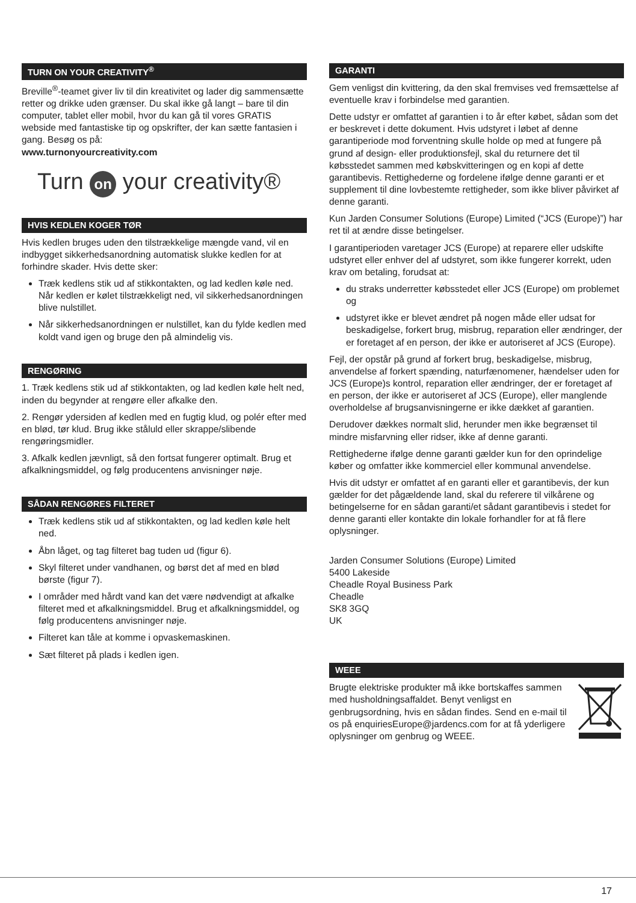TURN ON YOUR CREATIVITY<sup>®</sup>
Breville<sup>®</sup>-teamet giver liv til din kreativitet og lader dig sammensætte retter og drikke uden grænser. Du skal ikke gå langt – bare til din computer, tablet eller mobil, hvor du kan gå til vores GRATIS webside med fantastiske tip og opskrifter, der kan sætte fantasien i gang. Besøg os på:
www.turnonyourcreativity.com
Turn on your creativity®
HVIS KEDLEN KOGER TØR
Hvis kedlen bruges uden den tilstrækkelige mængde vand, vil en indbygget sikkerhedsanordning automatisk slukke kedlen for at forhindre skader. Hvis dette sker:
Træk kedlens stik ud af stikkontakten, og lad kedlen køle ned. Når kedlen er kølet tilstrækkeligt ned, vil sikkerhedsanordningen blive nulstillet.
Når sikkerhedsanordningen er nulstillet, kan du fylde kedlen med koldt vand igen og bruge den på almindelig vis.
RENGØRING
1. Træk kedlens stik ud af stikkontakten, og lad kedlen køle helt ned, inden du begynder at rengøre eller afkalke den.
2. Rengør ydersiden af kedlen med en fugtig klud, og polér efter med en blød, tør klud. Brug ikke ståluld eller skrappe/slibende rengøringsmidler.
3. Afkalk kedlen jævnligt, så den fortsat fungerer optimalt. Brug et afkalkningsmiddel, og følg producentens anvisninger nøje.
SÅDAN RENGØRES FILTERET
Træk kedlens stik ud af stikkontakten, og lad kedlen køle helt ned.
Åbn låget, og tag filteret bag tuden ud (figur 6).
Skyl filteret under vandhanen, og børst det af med en blød børste (figur 7).
I områder med hårdt vand kan det være nødvendigt at afkalke filteret med et afkalkningsmiddel. Brug et afkalkningsmiddel, og følg producentens anvisninger nøje.
Filteret kan tåle at komme i opvaskemaskinen.
Sæt filteret på plads i kedlen igen.
GARANTI
Gem venligst din kvittering, da den skal fremvises ved fremsættelse af eventuelle krav i forbindelse med garantien.
Dette udstyr er omfattet af garantien i to år efter købet, sådan som det er beskrevet i dette dokument. Hvis udstyret i løbet af denne garantiperiode mod forventning skulle holde op med at fungere på grund af design- eller produktionsfejl, skal du returnere det til købsstedet sammen med købskvitteringen og en kopi af dette garantibevis. Rettighederne og fordelene ifølge denne garanti er et supplement til dine lovbestemte rettigheder, som ikke bliver påvirket af denne garanti.
Kun Jarden Consumer Solutions (Europe) Limited (“JCS (Europe)”) har ret til at ændre disse betingelser.
I garantiperioden varetager JCS (Europe) at reparere eller udskifte udstyret eller enhver del af udstyret, som ikke fungerer korrekt, uden krav om betaling, forudsat at:
du straks underretter købsstedet eller JCS (Europe) om problemet og
udstyret ikke er blevet ændret på nogen måde eller udsat for beskadigelse, forkert brug, misbrug, reparation eller ændringer, der er foretaget af en person, der ikke er autoriseret af JCS (Europe).
Fejl, der opstår på grund af forkert brug, beskadigelse, misbrug, anvendelse af forkert spænding, naturfænomener, hændelser uden for JCS (Europe)s kontrol, reparation eller ændringer, der er foretaget af en person, der ikke er autoriseret af JCS (Europe), eller manglende overholdelse af brugsanvisningerne er ikke dækket af garantien.
Derudover dækkes normalt slid, herunder men ikke begrænset til mindre misfarvning eller ridser, ikke af denne garanti.
Rettighederne ifølge denne garanti gælder kun for den oprindelige køber og omfatter ikke kommerciel eller kommunal anvendelse.
Hvis dit udstyr er omfattet af en garanti eller et garantibevis, der kun gælder for det pågældende land, skal du referere til vilkårene og betingelserne for en sådan garanti/et sådant garantibevis i stedet for denne garanti eller kontakte din lokale forhandler for at få flere oplysninger.
Jarden Consumer Solutions (Europe) Limited
5400 Lakeside
Cheadle Royal Business Park
Cheadle
SK8 3GQ
UK
WEEE
Brugte elektriske produkter må ikke bortskaffes sammen med husholdningsaffaldet. Benyt venligst en genbrugsordning, hvis en sådan findes. Send en e-mail til os på enquiriesEurope@jardencs.com for at få yderligere oplysninger om genbrug og WEEE.
17